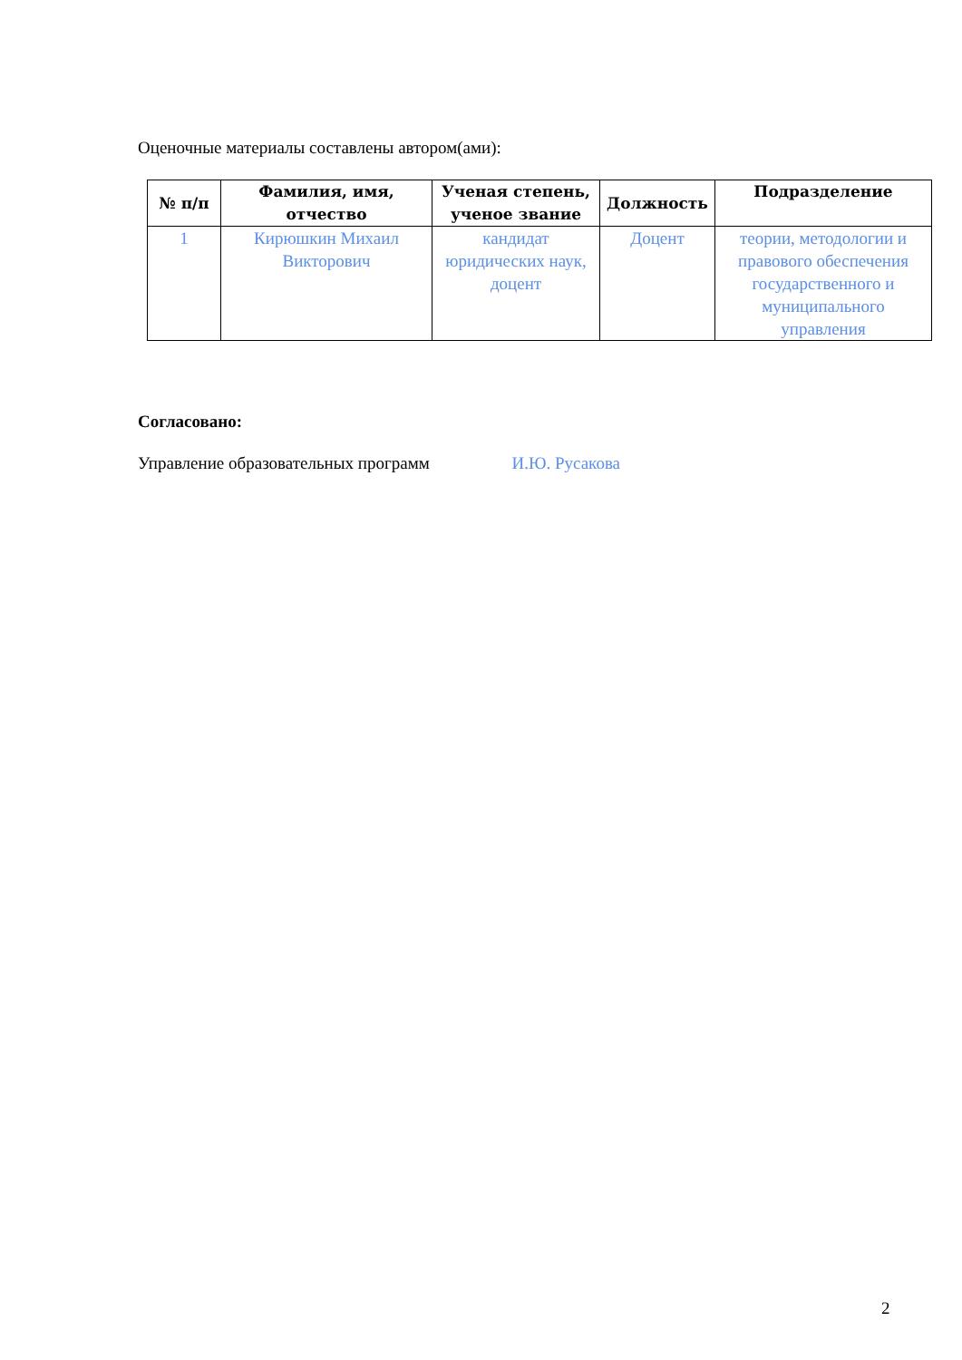Оценочные материалы составлены автором(ами):
| № п/п | Фамилия, имя, отчество | Ученая степень, ученое звание | Должность | Подразделение |
| --- | --- | --- | --- | --- |
| 1 | Кирюшкин Михаил Викторович | кандидат юридических наук, доцент | Доцент | теории, методологии и правового обеспечения государственного и муниципального управления |
Согласовано:
Управление образовательных программ И.Ю. Русакова
2